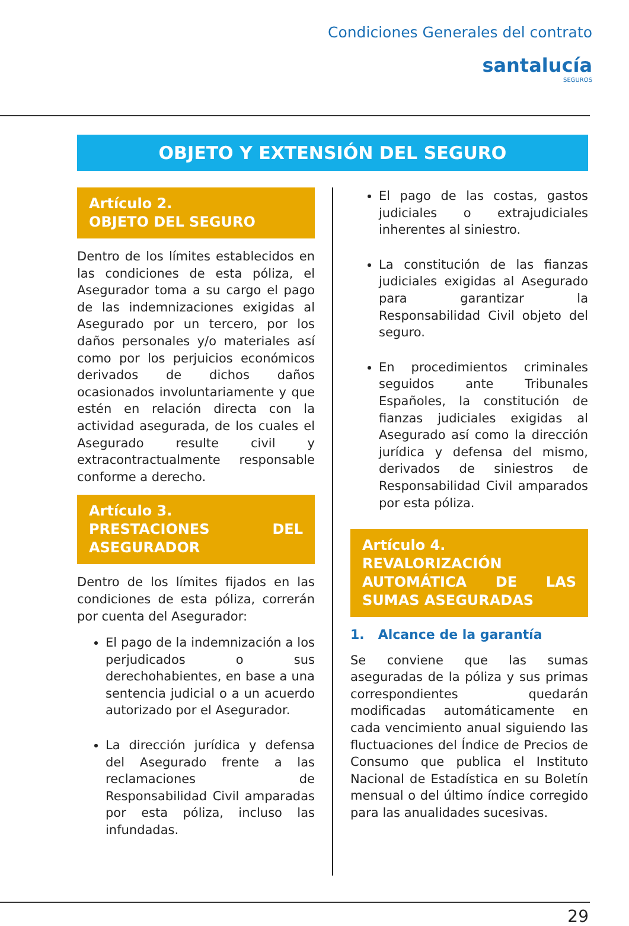Condiciones Generales del contrato
santalucía
SEGUROS
OBJETO Y EXTENSIÓN DEL SEGURO
Artículo 2.
OBJETO DEL SEGURO
Dentro de los límites establecidos en las condiciones de esta póliza, el Asegurador toma a su cargo el pago de las indemnizaciones exigidas al Asegurado por un tercero, por los daños personales y/o materiales así como por los perjuicios económicos derivados de dichos daños ocasionados involuntariamente y que estén en relación directa con la actividad asegurada, de los cuales el Asegurado resulte civil y extracontractualmente responsable conforme a derecho.
Artículo 3.
PRESTACIONES DEL ASEGURADOR
Dentro de los límites fijados en las condiciones de esta póliza, correrán por cuenta del Asegurador:
El pago de la indemnización a los perjudicados o sus derechohabientes, en base a una sentencia judicial o a un acuerdo autorizado por el Asegurador.
La dirección jurídica y defensa del Asegurado frente a las reclamaciones de Responsabilidad Civil amparadas por esta póliza, incluso las infundadas.
El pago de las costas, gastos judiciales o extrajudiciales inherentes al siniestro.
La constitución de las fianzas judiciales exigidas al Asegurado para garantizar la Responsabilidad Civil objeto del seguro.
En procedimientos criminales seguidos ante Tribunales Españoles, la constitución de fianzas judiciales exigidas al Asegurado así como la dirección jurídica y defensa del mismo, derivados de siniestros de Responsabilidad Civil amparados por esta póliza.
Artículo 4.
REVALORIZACIÓN AUTOMÁTICA DE LAS SUMAS ASEGURADAS
1. Alcance de la garantía
Se conviene que las sumas aseguradas de la póliza y sus primas correspondientes quedarán modificadas automáticamente en cada vencimiento anual siguiendo las fluctuaciones del Índice de Precios de Consumo que publica el Instituto Nacional de Estadística en su Boletín mensual o del último índice corregido para las anualidades sucesivas.
29